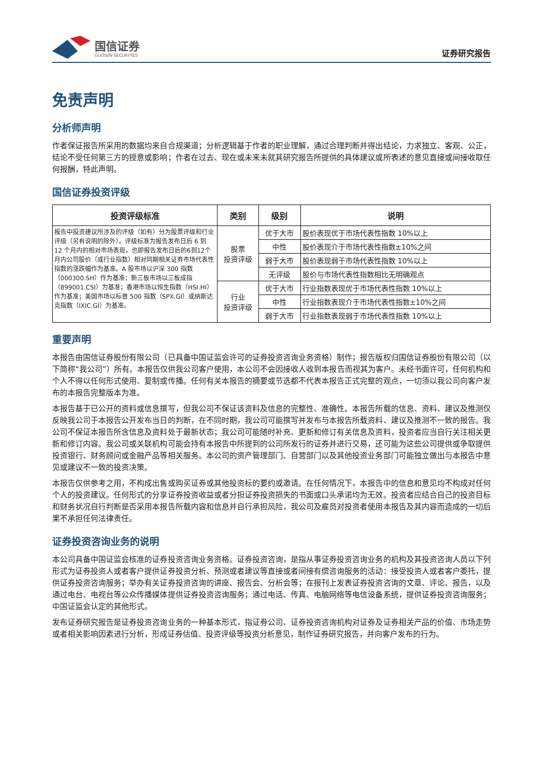国信证券
GUOSEN SECURITIES
证券研究报告
免责声明
分析师声明
作者保证报告所采用的数据均来自合规渠道；分析逻辑基于作者的职业理解，通过合理判断并得出结论，力求独立、客观、公正，结论不受任何第三方的授意或影响；作者在过去、现在或未来未就其研究报告所提供的具体建议或所表述的意见直接或间接收取任何报酬，特此声明。
国信证券投资评级
| 投资评级标准 | 类别 | 级别 | 说明 |
| --- | --- | --- | --- |
| 报告中投资建议所涉及的评级（如有）分为股票评级和行业评级（另有说明的除外）。评级标准为报告发布日后 6 到 12 个月内的相对市场表现，也即报告发布日后的6到12个月内公司股价（或行业指数）相对同期相关证券市场代表性指数的涨跌幅作为基准。A 股市场以沪深 300 指数（000300.SH）作为基准；新三板市场以三板成指（899001.CSI）为基准；香港市场以恒生指数（HSI.HI）作为基准；美国市场以标普 500 指数（SPX.GI）或纳斯达克指数（IXIC.GI）为基准。 | 股票 投资评级 | 优于大市 | 股价表现优于市场代表性指数 10%以上 |
| | | 中性 | 股价表现介于市场代表性指数±10%之间 |
| | | 弱于大市 | 股价表现弱于市场代表性指数 10%以上 |
| | | 无评级 | 股价与市场代表性指数相比无明确观点 |
| | 行业 投资评级 | 优于大市 | 行业指数表现优于市场代表性指数 10%以上 |
| | | 中性 | 行业指数表现介于市场代表性指数±10%之间 |
| | | 弱于大市 | 行业指数表现弱于市场代表性指数 10%以上 |
重要声明
本报告由国信证券股份有限公司（已具备中国证监会许可的证券投资咨询业务资格）制作；报告版权归国信证券股份有限公司（以下简称“我公司”）所有。本报告仅供我公司客户使用，本公司不会因接收人收到本报告而视其为客户。未经书面许可，任何机构和个人不得以任何形式使用、复制或传播。任何有关本报告的摘要或节选都不代表本报告正式完整的观点，一切须以我公司向客户发布的本报告完整版本为准。
本报告基于已公开的资料或信息撰写，但我公司不保证该资料及信息的完整性、准确性。本报告所载的信息、资料、建议及推测仅反映我公司于本报告公开发布当日的判断，在不同时期，我公司可能撰写并发布与本报告所载资料、建议及推测不一致的报告。我公司不保证本报告所含信息及资料处于最新状态；我公司可能随时补充、更新和修订有关信息及资料，投资者应当自行关注相关更新和修订内容。我公司或关联机构可能会持有本报告中所提到的公司所发行的证券并进行交易，还可能为这些公司提供或争取提供投资银行、财务顾问或金融产品等相关服务。本公司的资产管理部门、自营部门以及其他投资业务部门可能独立做出与本报告中意见或建议不一致的投资决策。
本报告仅供参考之用，不构成出售或购买证券或其他投资标的要约或邀请。在任何情况下，本报告中的信息和意见均不构成对任何个人的投资建议。任何形式的分享证券投资收益或者分担证券投资损失的书面或口头承诺均为无效。投资者应结合自己的投资目标和财务状况自行判断是否采用本报告所载内容和信息并自行承担风险，我公司及雇员对投资者使用本报告及其内容而造成的一切后果不承担任何法律责任。
证券投资咨询业务的说明
本公司具备中国证监会核准的证券投资咨询业务资格。证券投资咨询，是指从事证券投资咨询业务的机构及其投资咨询人员以下列形式为证券投资人或者客户提供证券投资分析、预测或者建议等直接或者间接有偿咨询服务的活动：接受投资人或者客户委托，提供证券投资咨询服务；举办有关证券投资咨询的讲座、报告会、分析会等；在报刊上发表证券投资咨询的文章、评论、报告，以及通过电台、电视台等公众传播媒体提供证券投资咨询服务；通过电话、传真、电脑网络等电信设备系统，提供证券投资咨询服务；中国证监会认定的其他形式。
发布证券研究报告是证券投资咨询业务的一种基本形式，指证券公司、证券投资咨询机构对证券及证券相关产品的价值、市场走势或者相关影响因素进行分析，形成证券估值、投资评级等投资分析意见，制作证券研究报告，并向客户发布的行为。